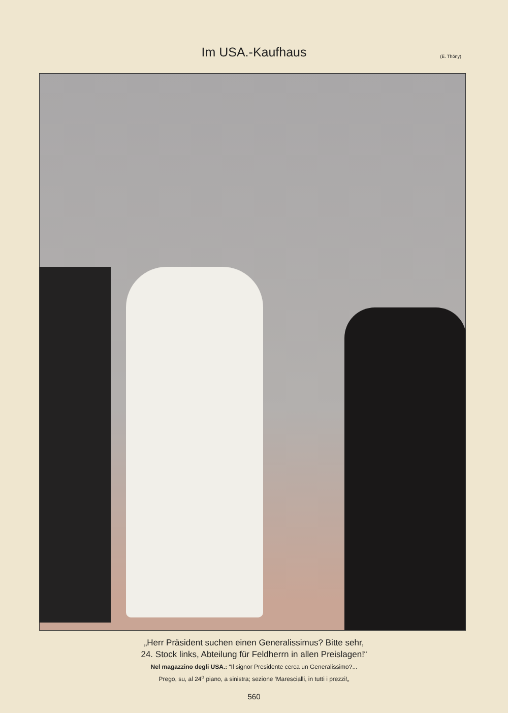Im USA.-Kaufhaus
(E. Thöny)
„Herr Präsident suchen einen Generalissimus? Bitte sehr,
24. Stock links, Abteilung für Feldherrn in allen Preislagen!“
Nel magazzino degli USA.: “Il signor Presidente cerca un Generalissimo?...
Prego, su, al 24<sup>o</sup> piano, a sinistra; sezione ‘Marescialli, in tutti i prezzi!„
560